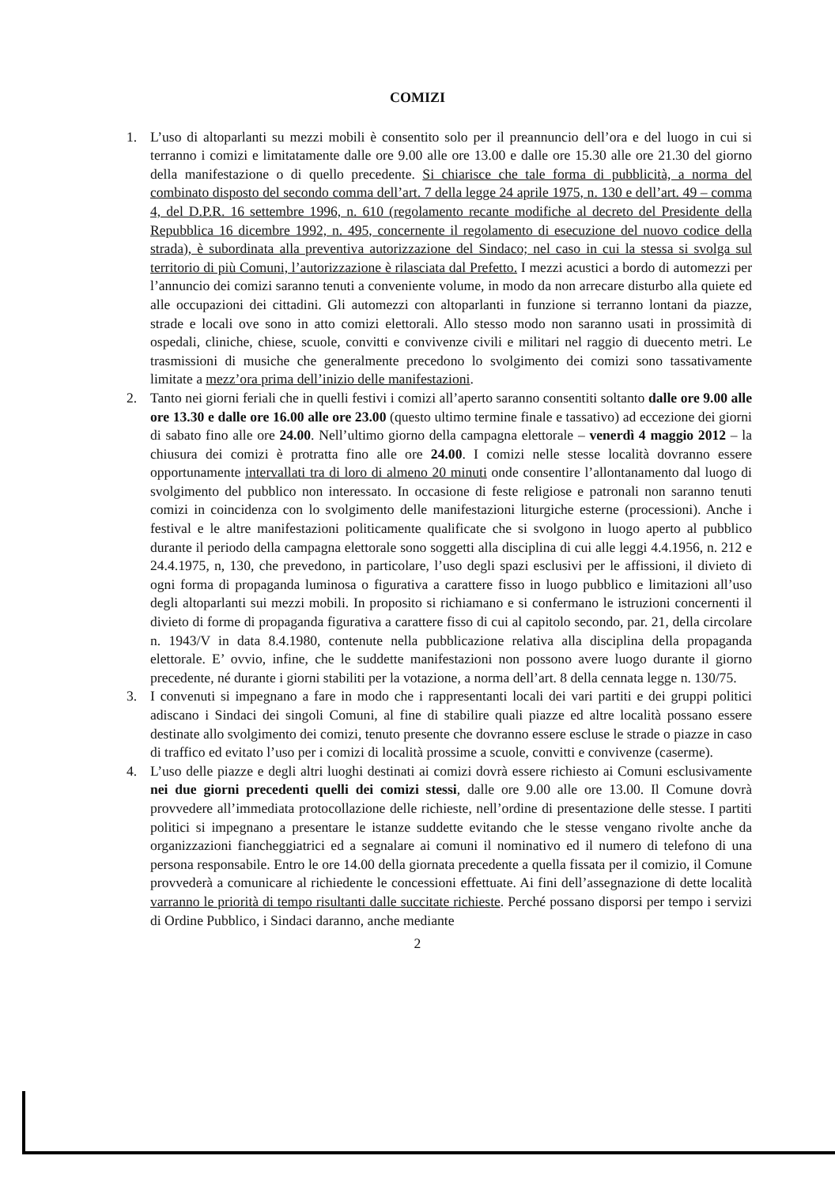COMIZI
1. L’uso di altoparlanti su mezzi mobili è consentito solo per il preannuncio dell’ora e del luogo in cui si terranno i comizi e limitatamente dalle ore 9.00 alle ore 13.00 e dalle ore 15.30 alle ore 21.30 del giorno della manifestazione o di quello precedente. Si chiarisce che tale forma di pubblicità, a norma del combinato disposto del secondo comma dell’art. 7 della legge 24 aprile 1975, n. 130 e dell’art. 49 – comma 4, del D.P.R. 16 settembre 1996, n. 610 (regolamento recante modifiche al decreto del Presidente della Repubblica 16 dicembre 1992, n. 495, concernente il regolamento di esecuzione del nuovo codice della strada), è subordinata alla preventiva autorizzazione del Sindaco; nel caso in cui la stessa si svolga sul territorio di più Comuni, l’autorizzazione è rilasciata dal Prefetto. I mezzi acustici a bordo di automezzi per l’annuncio dei comizi saranno tenuti a conveniente volume, in modo da non arrecare disturbo alla quiete ed alle occupazioni dei cittadini. Gli automezzi con altoparlanti in funzione si terranno lontani da piazze, strade e locali ove sono in atto comizi elettorali. Allo stesso modo non saranno usati in prossimità di ospedali, cliniche, chiese, scuole, convitti e convivenze civili e militari nel raggio di duecento metri. Le trasmissioni di musiche che generalmente precedono lo svolgimento dei comizi sono tassativamente limitate a mezz’ora prima dell’inizio delle manifestazioni.
2. Tanto nei giorni feriali che in quelli festivi i comizi all’aperto saranno consentiti soltanto dalle ore 9.00 alle ore 13.30 e dalle ore 16.00 alle ore 23.00 (questo ultimo termine finale e tassativo) ad eccezione dei giorni di sabato fino alle ore 24.00. Nell’ultimo giorno della campagna elettorale – venerdì 4 maggio 2012 – la chiusura dei comizi è protratta fino alle ore 24.00. I comizi nelle stesse località dovranno essere opportunamente intervallati tra di loro di almeno 20 minuti onde consentire l’allontanamento dal luogo di svolgimento del pubblico non interessato. In occasione di feste religiose e patronali non saranno tenuti comizi in coincidenza con lo svolgimento delle manifestazioni liturgiche esterne (processioni). Anche i festival e le altre manifestazioni politicamente qualificate che si svolgono in luogo aperto al pubblico durante il periodo della campagna elettorale sono soggetti alla disciplina di cui alle leggi 4.4.1956, n. 212 e 24.4.1975, n, 130, che prevedono, in particolare, l’uso degli spazi esclusivi per le affissioni, il divieto di ogni forma di propaganda luminosa o figurativa a carattere fisso in luogo pubblico e limitazioni all’uso degli altoparlanti sui mezzi mobili. In proposito si richiamano e si confermano le istruzioni concernenti il divieto di forme di propaganda figurativa a carattere fisso di cui al capitolo secondo, par. 21, della circolare n. 1943/V in data 8.4.1980, contenute nella pubblicazione relativa alla disciplina della propaganda elettorale. E’ ovvio, infine, che le suddette manifestazioni non possono avere luogo durante il giorno precedente, né durante i giorni stabiliti per la votazione, a norma dell’art. 8 della cennata legge n. 130/75.
3. I convenuti si impegnano a fare in modo che i rappresentanti locali dei vari partiti e dei gruppi politici adiscano i Sindaci dei singoli Comuni, al fine di stabilire quali piazze ed altre località possano essere destinate allo svolgimento dei comizi, tenuto presente che dovranno essere escluse le strade o piazze in caso di traffico ed evitato l’uso per i comizi di località prossime a scuole, convitti e convivenze (caserme).
4. L’uso delle piazze e degli altri luoghi destinati ai comizi dovrà essere richiesto ai Comuni esclusivamente nei due giorni precedenti quelli dei comizi stessi, dalle ore 9.00 alle ore 13.00. Il Comune dovrà provvedere all’immediata protocollazione delle richieste, nell’ordine di presentazione delle stesse. I partiti politici si impegnano a presentare le istanze suddette evitando che le stesse vengano rivolte anche da organizzazioni fiancheggiatrici ed a segnalare ai comuni il nominativo ed il numero di telefono di una persona responsabile. Entro le ore 14.00 della giornata precedente a quella fissata per il comizio, il Comune provvederà a comunicare al richiedente le concessioni effettuate. Ai fini dell’assegnazione di dette località varranno le priorità di tempo risultanti dalle succitate richieste. Perché possano disporsi per tempo i servizi di Ordine Pubblico, i Sindaci daranno, anche mediante
2